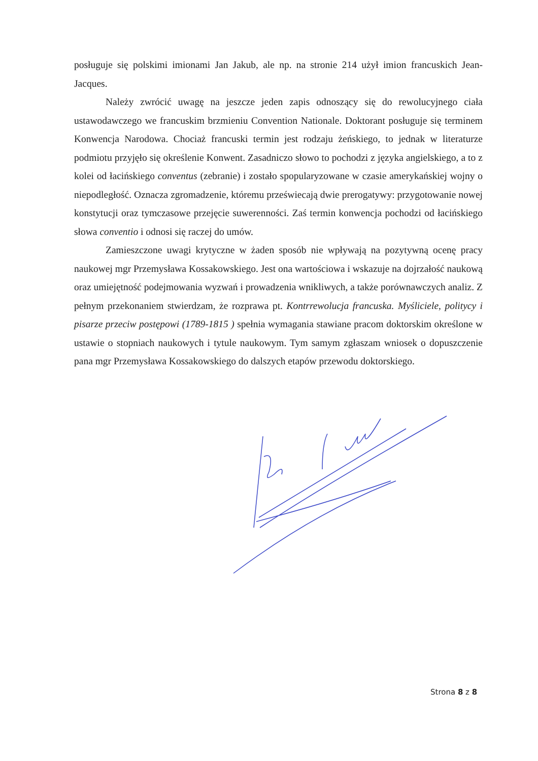posługuje się polskimi imionami Jan Jakub, ale np. na stronie 214 użył imion francuskich Jean-Jacques.
Należy zwrócić uwagę na jeszcze jeden zapis odnoszący się do rewolucyjnego ciała ustawodawczego we francuskim brzmieniu Convention Nationale. Doktorant posługuje się terminem Konwencja Narodowa. Chociaż francuski termin jest rodzaju żeńskiego, to jednak w literaturze podmiotu przyjęło się określenie Konwent. Zasadniczo słowo to pochodzi z języka angielskiego, a to z kolei od łacińskiego conventus (zebranie) i zostało spopularyzowane w czasie amerykańskiej wojny o niepodległość. Oznacza zgromadzenie, któremu przeświecają dwie prerogatywy: przygotowanie nowej konstytucji oraz tymczasowe przejęcie suwerenności. Zaś termin konwencja pochodzi od łacińskiego słowa conventio i odnosi się raczej do umów.
Zamieszczone uwagi krytyczne w żaden sposób nie wpływają na pozytywną ocenę pracy naukowej mgr Przemysława Kossakowskiego. Jest ona wartościowa i wskazuje na dojrzałość naukową oraz umiejętność podejmowania wyzwań i prowadzenia wnikliwych, a także porównawczych analiz. Z pełnym przekonaniem stwierdzam, że rozprawa pt. Kontrrewolucja francuska. Myśliciele, politycy i pisarze przeciw postępowi (1789-1815 ) spełnia wymagania stawiane pracom doktorskim określone w ustawie o stopniach naukowych i tytule naukowym. Tym samym zgłaszam wniosek o dopuszczenie pana mgr Przemysława Kossakowskiego do dalszych etapów przewodu doktorskiego.
Strona 8 z 8